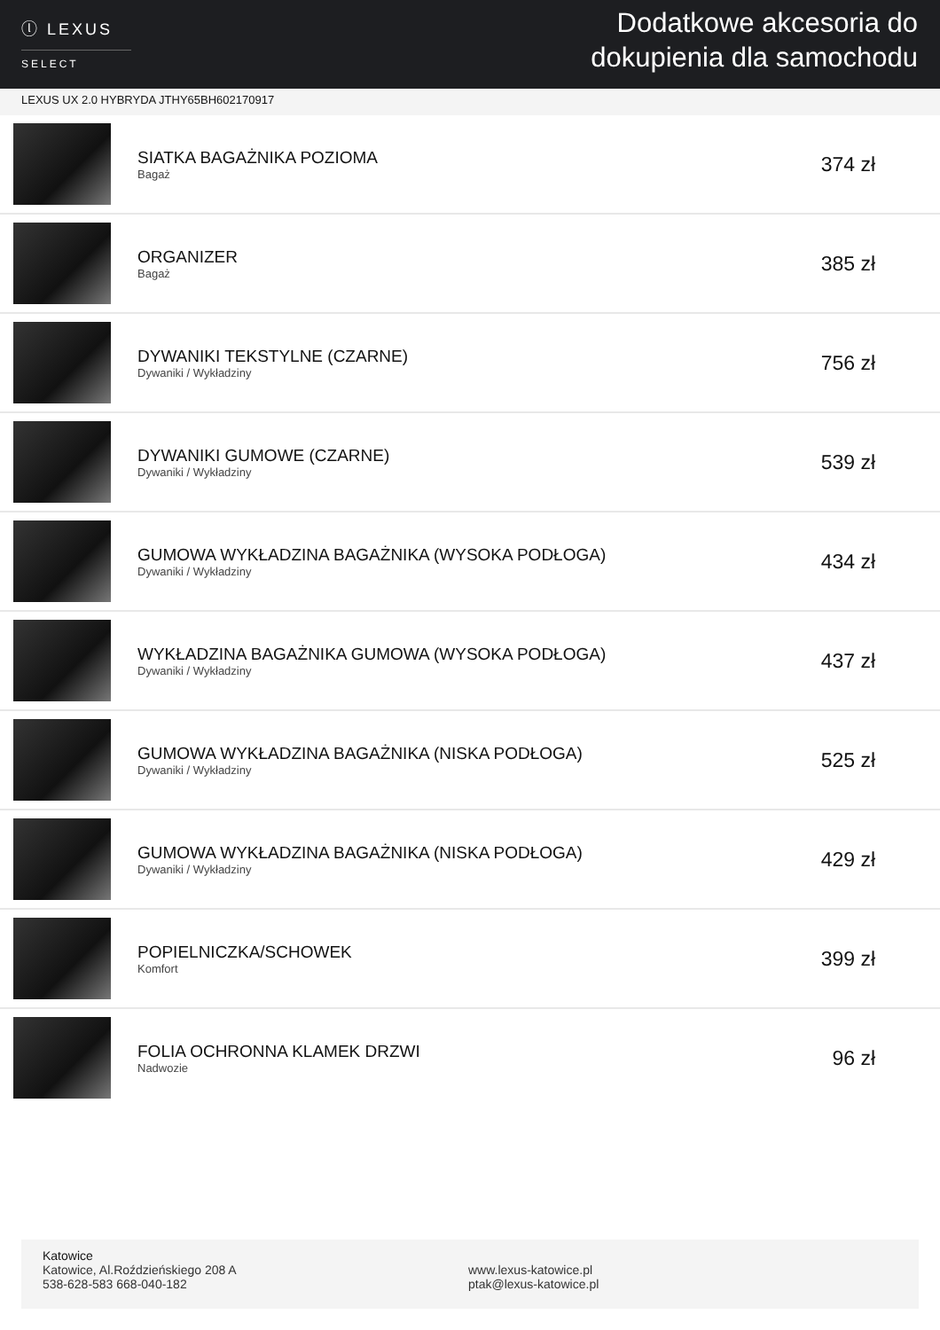ⓛ LEXUS
SELECT
Dodatkowe akcesoria do
dokupienia dla samochodu
LEXUS UX 2.0 HYBRYDA JTHY65BH602170917
| | SIATKA BAGAŻNIKA POZIOMA Bagaż | 374 zł |
| | ORGANIZER Bagaż | 385 zł |
| | DYWANIKI TEKSTYLNE (CZARNE) Dywaniki / Wykładziny | 756 zł |
| | DYWANIKI GUMOWE (CZARNE) Dywaniki / Wykładziny | 539 zł |
| | GUMOWA WYKŁADZINA BAGAŻNIKA (WYSOKA PODŁOGA) Dywaniki / Wykładziny | 434 zł |
| | WYKŁADZINA BAGAŻNIKA GUMOWA (WYSOKA PODŁOGA) Dywaniki / Wykładziny | 437 zł |
| | GUMOWA WYKŁADZINA BAGAŻNIKA (NISKA PODŁOGA) Dywaniki / Wykładziny | 525 zł |
| | GUMOWA WYKŁADZINA BAGAŻNIKA (NISKA PODŁOGA) Dywaniki / Wykładziny | 429 zł |
| | POPIELNICZKA/SCHOWEK Komfort | 399 zł |
| | FOLIA OCHRONNA KLAMEK DRZWI Nadwozie | 96 zł |
Katowice
Katowice, Al.Roździeńskiego 208 A
538-628-583 668-040-182
www.lexus-katowice.pl
ptak@lexus-katowice.pl